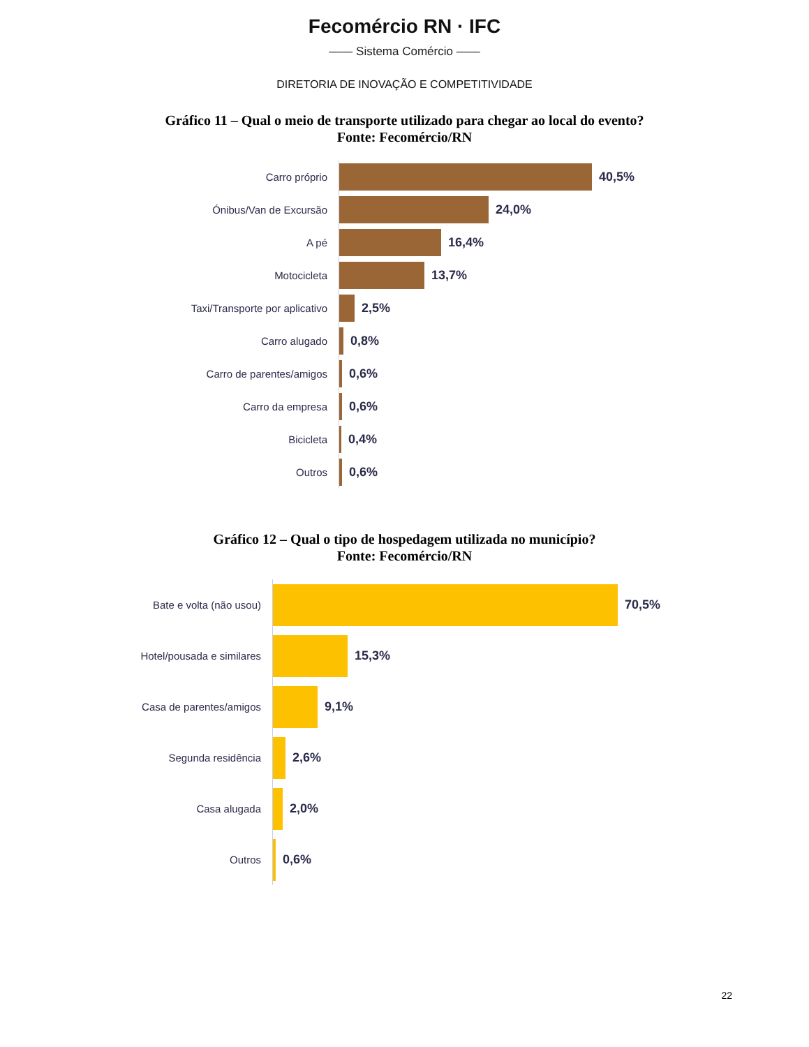Fecomércio RN · IFC
—— Sistema Comércio ——
DIRETORIA DE INOVAÇÃO E COMPETITIVIDADE
Gráfico 11 – Qual o meio de transporte utilizado para chegar ao local do evento?
Fonte: Fecomércio/RN
Carro próprio
40,5%
Ónibus/Van de Excursão
24,0%
A pé
16,4%
Motocicleta
13,7%
Taxi/Transporte por aplicativo
2,5%
Carro alugado
0,8%
Carro de parentes/amigos
0,6%
Carro da empresa
0,6%
Bicicleta
0,4%
Outros
0,6%
Gráfico 12 – Qual o tipo de hospedagem utilizada no município?
Fonte: Fecomércio/RN
Bate e volta (não usou)
70,5%
Hotel/pousada e similares
15,3%
Casa de parentes/amigos
9,1%
Segunda residência
2,6%
Casa alugada
2,0%
Outros
0,6%
22